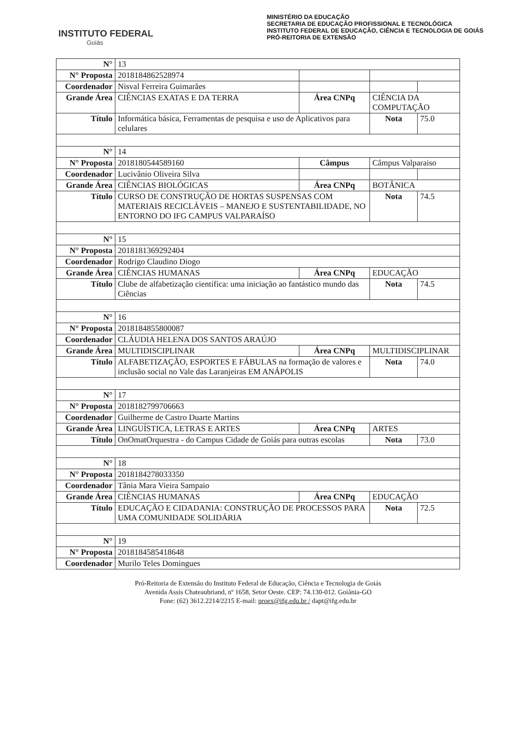INSTITUTO FEDERAL
Goiás
MINISTÉRIO DA EDUCAÇÃO
SECRETARIA DE EDUCAÇÃO PROFISSIONAL E TECNOLÓGICA
INSTITUTO FEDERAL DE EDUCAÇÃO, CIÊNCIA E TECNOLOGIA DE GOIÁS
PRÓ-REITORIA DE EXTENSÃO
| N° | 13 | | | |
| N° Proposta | 2018184862528974 | | | |
| Coordenador | Nisval Ferreira Guimarães | | | |
| Grande Área | CIÊNCIAS EXATAS E DA TERRA | Área CNPq | CIÊNCIA DA COMPUTAÇÃO | |
| Título | Informática básica, Ferramentas de pesquisa e uso de Aplicativos para celulares | | Nota | 75.0 |
| N° | 14 | | | |
| N° Proposta | 2018180544589160 | Câmpus | Câmpus Valparaiso | |
| Coordenador | Lucivânio Oliveira Silva | | | |
| Grande Área | CIÊNCIAS BIOLÓGICAS | Área CNPq | BOTÂNICA | |
| Título | CURSO DE CONSTRUÇÃO DE HORTAS SUSPENSAS COM MATERIAIS RECICLÁVEIS – MANEJO E SUSTENTABILIDADE, NO ENTORNO DO IFG CAMPUS VALPARAÍSO | | Nota | 74.5 |
| N° | 15 | | | |
| N° Proposta | 2018181369292404 | | | |
| Coordenador | Rodrigo Claudino Diogo | | | |
| Grande Área | CIÊNCIAS HUMANAS | Área CNPq | EDUCAÇÃO | |
| Título | Clube de alfabetização científica: uma iniciação ao fantástico mundo das Ciências | | Nota | 74.5 |
| N° | 16 | | | |
| N° Proposta | 2018184855800087 | | | |
| Coordenador | CLÁUDIA HELENA DOS SANTOS ARAÚJO | | | |
| Grande Área | MULTIDISCIPLINAR | Área CNPq | MULTIDISCIPLINAR | |
| Título | ALFABETIZAÇÃO, ESPORTES E FÁBULAS na formação de valores e inclusão social no Vale das Laranjeiras EM ANÁPOLIS | | Nota | 74.0 |
| N° | 17 | | | |
| N° Proposta | 2018182799706663 | | | |
| Coordenador | Guilherme de Castro Duarte Martins | | | |
| Grande Área | LINGUÍSTICA, LETRAS E ARTES | Área CNPq | ARTES | |
| Título | OnOmatOrquestra - do Campus Cidade de Goiás para outras escolas | | Nota | 73.0 |
| N° | 18 | | | |
| N° Proposta | 2018184278033350 | | | |
| Coordenador | Tânia Mara Vieira Sampaio | | | |
| Grande Área | CIÊNCIAS HUMANAS | Área CNPq | EDUCAÇÃO | |
| Título | EDUCAÇÃO E CIDADANIA: CONSTRUÇÃO DE PROCESSOS PARA UMA COMUNIDADE SOLIDÁRIA | | Nota | 72.5 |
| N° | 19 | | | |
| N° Proposta | 2018184585418648 | | | |
| Coordenador | Murilo Teles Domingues | | | |
Pró-Reitoria de Extensão do Instituto Federal de Educação, Ciência e Tecnologia de Goiás
Avenida Assis Chateaubriand, nº 1658, Setor Oeste. CEP: 74.130-012. Goiânia-GO
Fone: (62) 3612.2214/2215 E-mail: proex@ifg.edu.br / dapt@ifg.edu.br